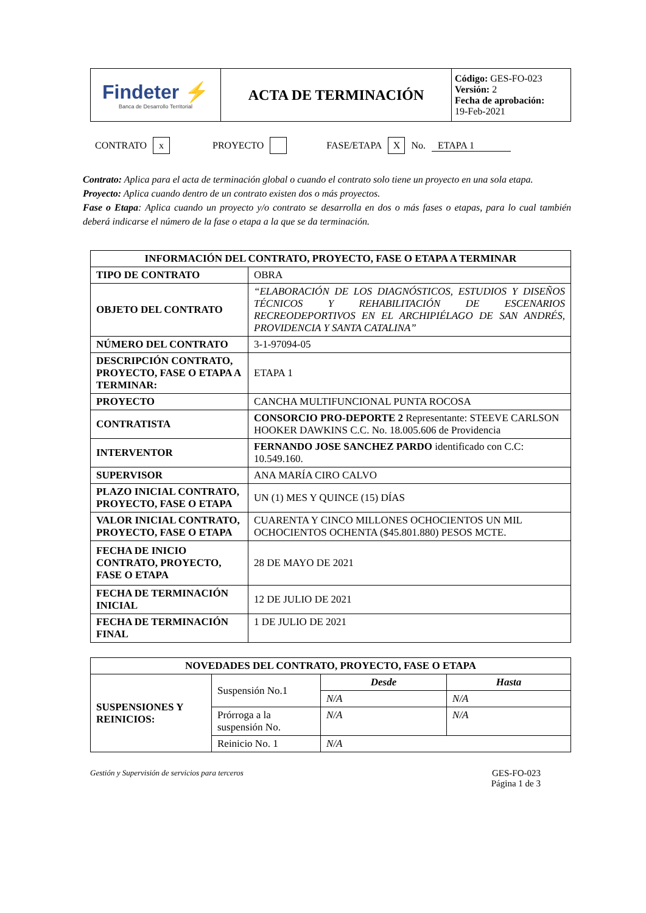| Findeter ⚡ Banca de Desarrollo Territorial | ACTA DE TERMINACIÓN | Código: GES-FO-023 Versión: 2 Fecha de aprobación: 19-Feb-2021 |
CONTRATO x PROYECTO FASE/ETAPA X No. ETAPA 1
Contrato: Aplica para el acta de terminación global o cuando el contrato solo tiene un proyecto en una sola etapa.
Proyecto: Aplica cuando dentro de un contrato existen dos o más proyectos.
Fase o Etapa: Aplica cuando un proyecto y/o contrato se desarrolla en dos o más fases o etapas, para lo cual también deberá indicarse el número de la fase o etapa a la que se da terminación.
| INFORMACIÓN DEL CONTRATO, PROYECTO, FASE O ETAPA A TERMINAR | |
| --- | --- |
| TIPO DE CONTRATO | OBRA |
| OBJETO DEL CONTRATO | “ELABORACIÓN DE LOS DIAGNÓSTICOS, ESTUDIOS Y DISEÑOS TÉCNICOS Y REHABILITACIÓN DE ESCENARIOS RECREODEPORTIVOS EN EL ARCHIPIÉLAGO DE SAN ANDRÉS, PROVIDENCIA Y SANTA CATALINA” |
| NÚMERO DEL CONTRATO | 3-1-97094-05 |
| DESCRIPCIÓN CONTRATO, PROYECTO, FASE O ETAPA A TERMINAR: | ETAPA 1 |
| PROYECTO | CANCHA MULTIFUNCIONAL PUNTA ROCOSA |
| CONTRATISTA | CONSORCIO PRO-DEPORTE 2 Representante: STEEVE CARLSON HOOKER DAWKINS C.C. No. 18.005.606 de Providencia |
| INTERVENTOR | FERNANDO JOSE SANCHEZ PARDO identificado con C.C: 10.549.160. |
| SUPERVISOR | ANA MARÍA CIRO CALVO |
| PLAZO INICIAL CONTRATO, PROYECTO, FASE O ETAPA | UN (1) MES Y QUINCE (15) DÍAS |
| VALOR INICIAL CONTRATO, PROYECTO, FASE O ETAPA | CUARENTA Y CINCO MILLONES OCHOCIENTOS UN MIL OCHOCIENTOS OCHENTA ($45.801.880) PESOS MCTE. |
| FECHA DE INICIO CONTRATO, PROYECTO, FASE O ETAPA | 28 DE MAYO DE 2021 |
| FECHA DE TERMINACIÓN INICIAL | 12 DE JULIO DE 2021 |
| FECHA DE TERMINACIÓN FINAL | 1 DE JULIO DE 2021 |
| NOVEDADES DEL CONTRATO, PROYECTO, FASE O ETAPA | | | |
| --- | --- | --- | --- |
| SUSPENSIONES Y REINICIOS: | Suspensión No.1 | Desde | Hasta |
| | | N/A | N/A |
| | Prórroga a la suspensión No. | N/A | N/A |
| | Reinicio No. 1 | N/A | |
Gestión y Supervisión de servicios para terceros
GES-FO-023
Página 1 de 3